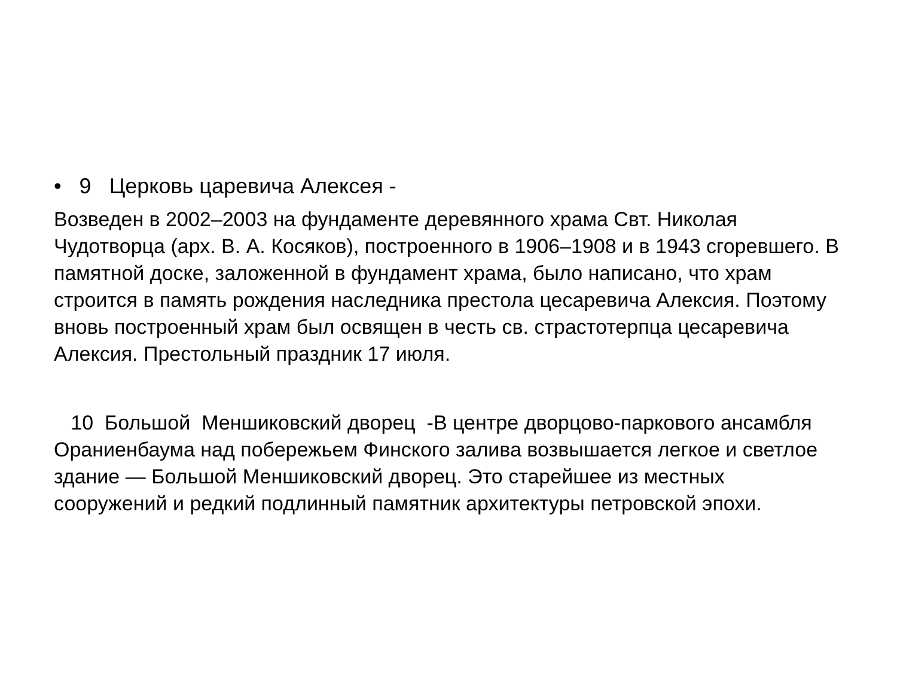• 9 Церковь царевича Алексея -
Возведен в 2002–2003 на фундаменте деревянного храма Свт. Николая Чудотворца (арх. В. А. Косяков), построенного в 1906–1908 и в 1943 сгоревшего. В памятной доске, заложенной в фундамент храма, было написано, что храм строится в память рождения наследника престола цесаревича Алексия. Поэтому вновь построенный храм был освящен в честь св. страстотерпца цесаревича Алексия. Престольный праздник 17 июля.
10 Большой Меншиковский дворец -В центре дворцово-паркового ансамбля Ораниенбаума над побережьем Финского залива возвышается легкое и светлое здание — Большой Меншиковский дворец. Это старейшее из местных сооружений и редкий подлинный памятник архитектуры петровской эпохи.